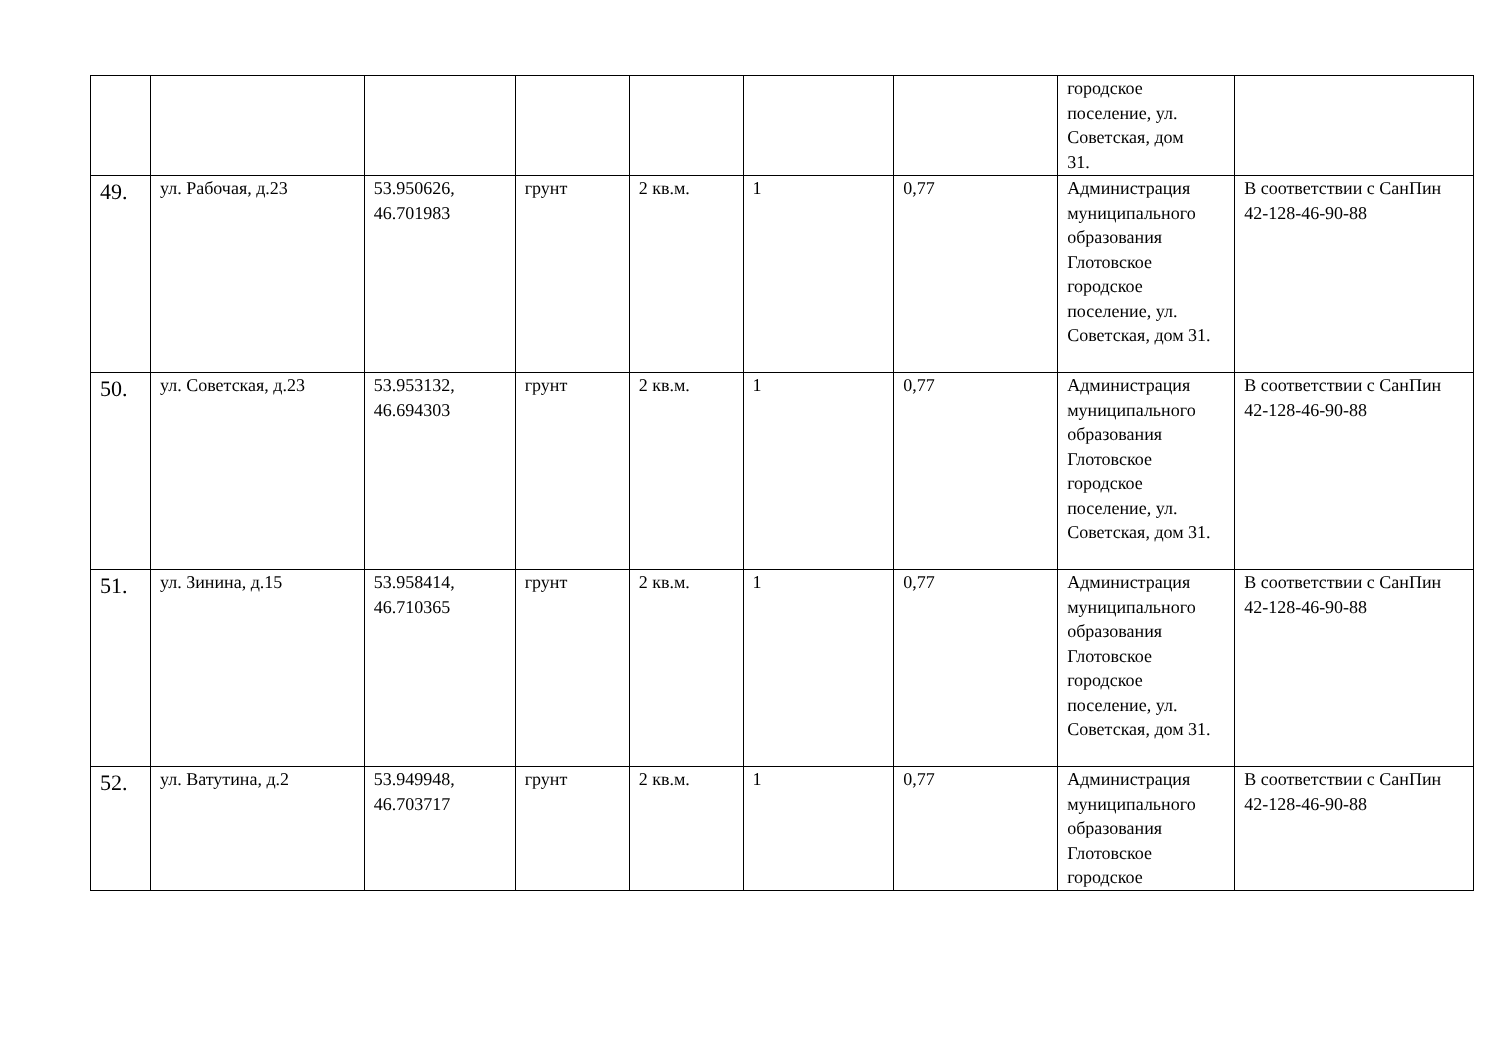| | | | | | | | городское поселение, ул. Советская, дом 31. | |
| 49. | ул. Рабочая, д.23 | 53.950626, 46.701983 | грунт | 2 кв.м. | 1 | 0,77 | Администрация муниципального образования Глотовское городское поселение, ул. Советская, дом 31. | В соответствии с СанПин 42-128-46-90-88 |
| 50. | ул. Советская, д.23 | 53.953132, 46.694303 | грунт | 2 кв.м. | 1 | 0,77 | Администрация муниципального образования Глотовское городское поселение, ул. Советская, дом 31. | В соответствии с СанПин 42-128-46-90-88 |
| 51. | ул. Зинина, д.15 | 53.958414, 46.710365 | грунт | 2 кв.м. | 1 | 0,77 | Администрация муниципального образования Глотовское городское поселение, ул. Советская, дом 31. | В соответствии с СанПин 42-128-46-90-88 |
| 52. | ул. Ватутина, д.2 | 53.949948, 46.703717 | грунт | 2 кв.м. | 1 | 0,77 | Администрация муниципального образования Глотовское городское | В соответствии с СанПин 42-128-46-90-88 |